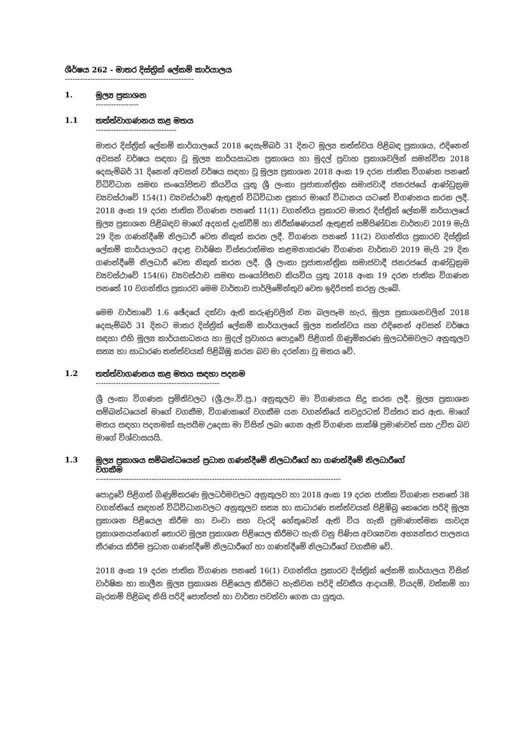ශීර්ෂය 262 - මාතර දිස්ත්‍රික් ලේකම් කාර්යාලය
---------------------------------------------------
1. මූල්‍ය ප්‍රකාශන
-----------------
1.1 තත්ත්වාගණනය කළ මතය
--------------------------------
මාතර දිස්ත්‍රික් ලේකම් කාර්යාලයේ 2018 දෙසැම්බර් 31 දිනට මූල්‍ය තත්ත්වය පිළිබඳ ප්‍රකාශය, එදිනෙන් අවසන් වර්ෂය සඳහා වූ මූල්‍ය කාර්යසාධන ප්‍රකාශය හා මුදල් ප්‍රවාහ ප්‍රකාශවලින් සමන්විත 2018 දෙසැම්බර් 31 දිනෙන් අවසන් වර්ෂය සඳහා වූ මූල්‍ය ප්‍රකාශන 2018 අංක 19 දරන ජාතික විගණන පනතේ විධිවිධාන සමඟ සංයෝජිතව කියවිය යුතු ශ්‍රී ලංකා ප්‍රජාතාන්ත්‍රික සමාජවාදී ජනරජයේ ආණ්ඩුක්‍රම ව්‍යවස්ථාවේ 154(1) ව්‍යවස්ථාවේ ඇතුළත් විධිවිධාන ප්‍රකාර මාගේ විධානය යටතේ විගණනය කරන ලදී. 2018 අංක 19 දරන ජාතික විගණන පනතේ 11(1) වගන්තිය ප්‍රකාරව මාතර දිස්ත්‍රික් ලේකම් කර්යාලයේ මූල්‍ය ප්‍රකාශන පිළිබඳව මාගේ අදහස් දැක්වීම් හා නිරීක්ෂණයන් ඇතුළත් සම්පිණ්ඩන වාර්තාව 2019 මැයි 29 දින ගණන්දීමේ නිලධාරී වෙත නිකුත් කරන ලදී. විගණන පනතේ 11(2) වගන්තිය ප්‍රකාරව දිස්ත්‍රික් ලේකම් කාර්යාලයට අදාළ වාර්ෂික විස්තරාත්මක කළමනාකරණ විගණන වාර්තාව 2019 මැයි 29 දින ගණන්දීමේ නිලධාරී වෙත නිකුත් කරන ලදී. ශ්‍රී ලංකා ප්‍රජාතාන්ත්‍රික සමාජවාදී ජනරජයේ ආණ්ඩුක්‍රම ව්‍යවස්ථාවේ 154(6) ව්‍යවස්ථාව සමඟ සංයෝජිතව කියවිය යුතු 2018 අංක 19 දරන ජාතික විගණන පනතේ 10 වගන්තිය ප්‍රකාරව මෙම වාර්තාව පාර්ලිමේන්තුව වෙත ඉදිරිපත් කරනු ලැබේ.
මෙම වාර්තාවේ 1.6 ඡේදයේ දක්වා ඇති කරුණුවලින් වන බලපෑම හැර, මූල්‍ය ප්‍රකාශනවලින් 2018 දෙසැම්බර් 31 දිනට මාතර දිස්ත්‍රික් ලේකම් කාර්යාලයේ මූල්‍ය තත්ත්වය සහ එදිනෙන් අවසන් වර්ෂය සඳහා එහි මූල්‍ය කාර්යසාධනය හා මුදල් ප්‍රවාහය පොදුවේ පිළිගත් ගිණුම්කරණ මූලධර්මවලට අනුකූලව සත්‍ය හා සාධාරණ තත්ත්වයක් පිළිබිඹු කරන බව මා දරන්නා වූ මතය වේ.
1.2 තත්ත්වාගණනය කළ මතය සඳහා පදනම
-------------------------------------------------
ශ්‍රී ලංකා විගණන ප්‍රමිතිවලට (ශ්‍රී.ලං.වි.ප්‍ර.) අනුකූලව මා විගණනය සිදු කරන ලදී. මූල්‍ය ප්‍රකාශන සම්බන්ධයෙන් මාගේ වගකීම, විගණකගේ වගකීම යන වගන්තියේ තවදුරටත් විස්තර කර ඇත. මාගේ මතය සඳහා පදනමක් සැපයීම උදෙසා මා විසින් ලබා ගෙන ඇති විගණන සාක්ෂි ප්‍රමාණවත් සහ උචිත බව මාගේ විශ්වාසයයි.
1.3 මූල්‍ය ප්‍රකාශය සම්බන්ධයෙන් ප්‍රධාන ගණන්දීමේ නිලධාරීගේ හා ගණන්දීමේ නිලධාරීගේ
වගකීම
-------------------------------------------------------------------------------------------------
පොදුවේ පිළිගත් ගිණුම්කරණ මූලධර්මවලට අනුකූලව හා 2018 අංක 19 දරන ජාතික විගණන පනතේ 38 වගන්තියේ සඳහන් විධිවිධානවලට අනුකූලව සත්‍ය හා සාධාරණ තත්ත්වයක් පිළිඹිබු කෙරෙන පරිදි මූල්‍ය ප්‍රකාශන පිළියෙල කිරීම හා වංචා සහ වැරදි හේතුවෙන් ඇති විය හැකි ප්‍රමාණාත්මක සාවද්‍ය ප්‍රකාශනයන්ගෙන් තොරව මූල්‍ය ප්‍රකාශන පිළියෙල කිරීමට හැකි වනු පිණිස අවශ්‍යවන අභ්‍යන්තර පාලනය තීරණය කිරීම ප්‍රධාන ගණන්දීමේ නිලධාරීගේ හා ගණන්දීමේ නිලධාරීගේ වගකීම වේ.
2018 අංක 19 දරන ජාතික විගණන පනතේ 16(1) වගන්තිය ප්‍රකාරව දිස්ත්‍රික් ලේකම් කාර්යාලය විසින් වාර්ෂික හා කාලීන මූල්‍ය ප්‍රකාශන පිළියෙල කිරීමට හැකිවන පරිදි ස්වකීය ආදායම්, වියදම්, වත්කම් හා බැරකම් පිළිබඳ නිසි පරිදි පොත්පත් හා වාර්තා පවත්වා ගෙන යා යුතුය.